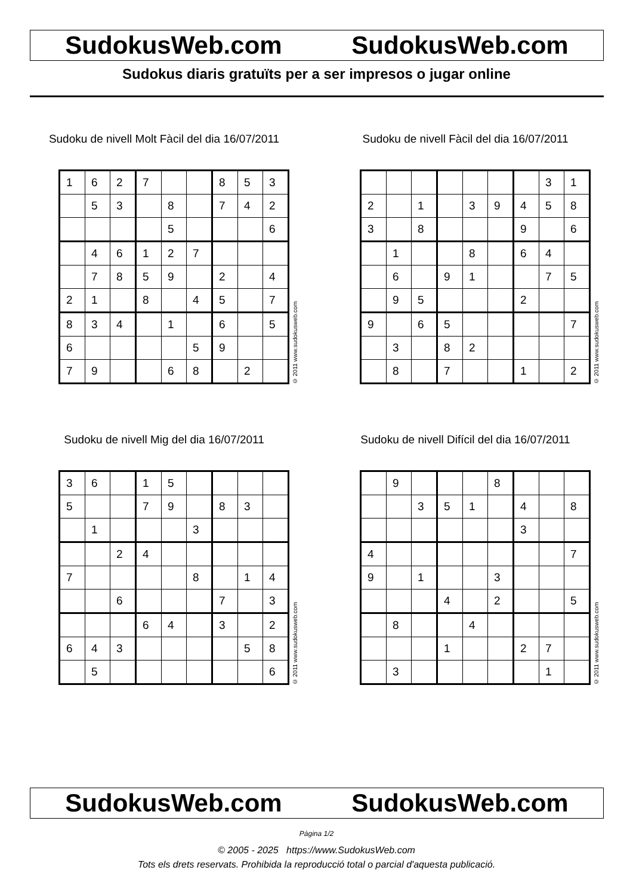SudokusWeb.com SudokusWeb.com
Sudokus diaris gratuïts per a ser impresos o jugar online
Sudoku de nivell Molt Fàcil del dia 16/07/2011
| 1 | 6 | 2 | 7 | | | 8 | 5 | 3 |
| | 5 | 3 | | 8 | | 7 | 4 | 2 |
| | | | | 5 | | | | 6 |
| | 4 | 6 | 1 | 2 | 7 | | | |
| | 7 | 8 | 5 | 9 | | 2 | | 4 |
| 2 | 1 | | 8 | | 4 | 5 | | 7 |
| 8 | 3 | 4 | | 1 | | 6 | | 5 |
| 6 | | | | | 5 | 9 | | |
| 7 | 9 | | | 6 | 8 | | 2 | |
© 2011 www.sudokusweb.com
Sudoku de nivell Fàcil del dia 16/07/2011
| | | | | | | | 3 | 1 |
| 2 | | 1 | | 3 | 9 | 4 | 5 | 8 |
| 3 | | 8 | | | | 9 | | 6 |
| | 1 | | | 8 | | 6 | 4 | |
| | 6 | | 9 | 1 | | | 7 | 5 |
| | 9 | 5 | | | | 2 | | |
| 9 | | 6 | 5 | | | | | 7 |
| | 3 | | 8 | 2 | | | | |
| | 8 | | 7 | | | 1 | | 2 |
© 2011 www.sudokusweb.com
Sudoku de nivell Mig del dia 16/07/2011
| 3 | 6 | | 1 | 5 | | | | |
| 5 | | | 7 | 9 | | 8 | 3 | |
| | 1 | | | | 3 | | | |
| | | 2 | 4 | | | | | |
| 7 | | | | | 8 | | 1 | 4 |
| | | 6 | | | | 7 | | 3 |
| | | | 6 | 4 | | 3 | | 2 |
| 6 | 4 | 3 | | | | | 5 | 8 |
| | 5 | | | | | | | 6 |
© 2011 www.sudokusweb.com
Sudoku de nivell Difícil del dia 16/07/2011
| | 9 | | | | 8 | | | |
| | | 3 | 5 | 1 | | 4 | | 8 |
| | | | | | | 3 | | |
| 4 | | | | | | | | 7 |
| 9 | | 1 | | | 3 | | | |
| | | | 4 | | 2 | | | 5 |
| | 8 | | | 4 | | | | |
| | | | 1 | | | 2 | 7 | |
| | 3 | | | | | | 1 | |
© 2011 www.sudokusweb.com
SudokusWeb.com SudokusWeb.com
Pàgina 1/2
© 2005 - 2025 https://www.SudokusWeb.com
Tots els drets reservats. Prohibida la reproducció total o parcial d'aquesta publicació.